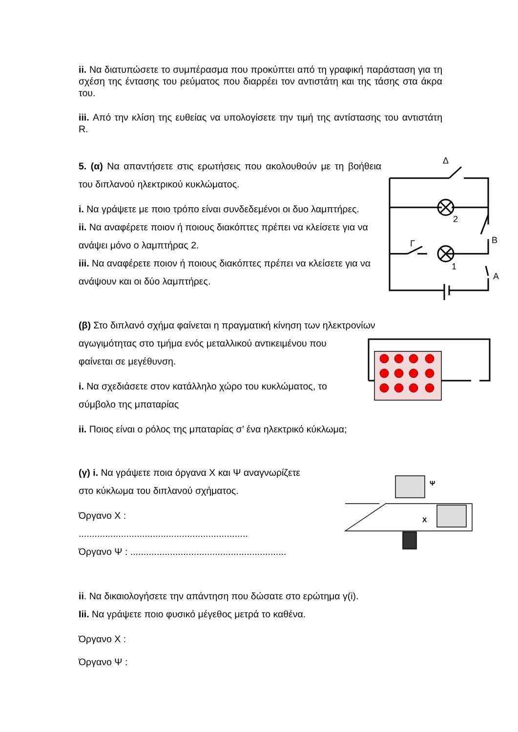ii. Να διατυπώσετε το συμπέρασμα που προκύπτει από τη γραφική παράσταση για τη σχέση της έντασης του ρεύματος που διαρρέει τον αντιστάτη και της τάσης στα άκρα του.
iii. Από την κλίση της ευθείας να υπολογίσετε την τιμή της αντίστασης του αντιστάτη R.
5. (α) Να απαντήσετε στις ερωτήσεις που ακολουθούν με τη βοήθεια του διπλανού ηλεκτρικού κυκλώματος.
i. Να γράψετε με ποιο τρόπο είναι συνδεδεμένοι οι δυο λαμπτήρες.
ii. Να αναφέρετε ποιον ή ποιους διακόπτες πρέπει να κλείσετε για να ανάψει μόνο ο λαμπτήρας 2.
iii. Να αναφέρετε ποιον ή ποιους διακόπτες πρέπει να κλείσετε για να ανάψουν και οι δύο λαμπτήρες.
(β) Στο διπλανό σχήμα φαίνεται η πραγματική κίνηση των ηλεκτρονίων
αγωγιμότητας στο τμήμα ενός μεταλλικού αντικειμένου που φαίνεται σε μεγέθυνση.
i. Να σχεδιάσετε στον κατάλληλο χώρο του κυκλώματος, το σύμβολο της μπαταρίας
ii. Ποιος είναι ο ρόλος της μπαταρίας σ’ ένα ηλεκτρικό κύκλωμα;
(γ) i. Να γράψετε ποια όργανα Χ και Ψ αναγνωρίζετε
στο κύκλωμα του διπλανού σχήματος.
Όργανο Χ :
................................................................
Όργανο Ψ : ...........................................................
ii. Να δικαιολογήσετε την απάντηση που δώσατε στο ερώτημα γ(i).
Iii. Να γράψετε ποιο φυσικό μέγεθος μετρά το καθένα.
Όργανο Χ :
Όργανο Ψ :
Δ
2
B
Γ
1
A
Ψ
X